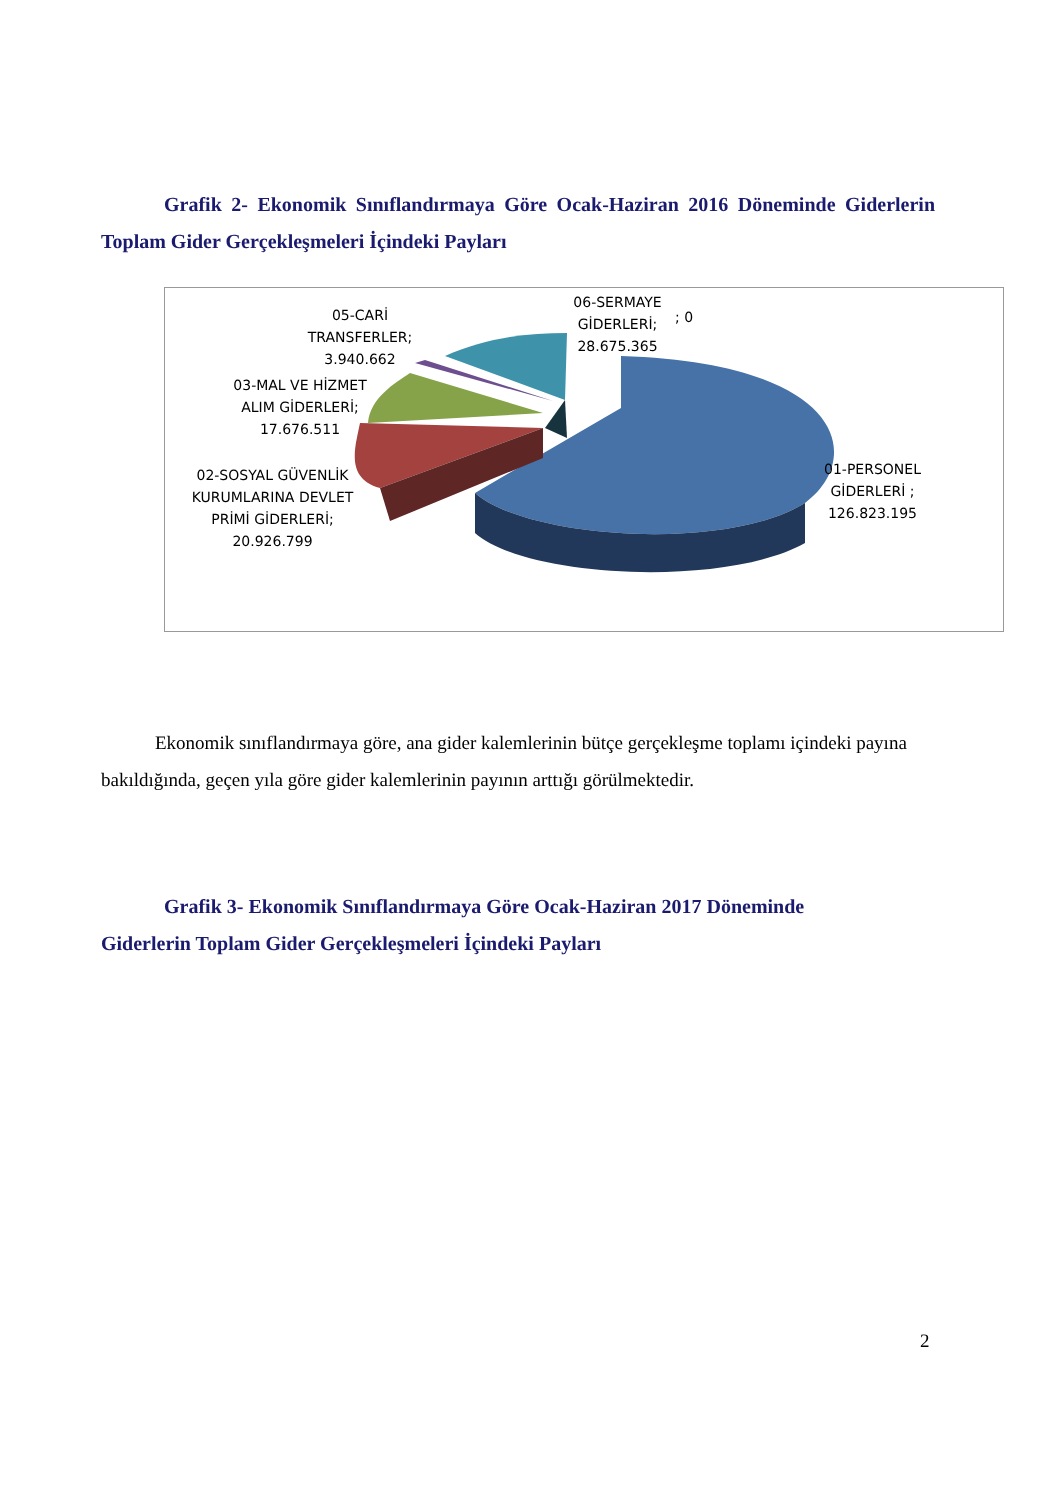Grafik 2- Ekonomik Sınıflandırmaya Göre Ocak-Haziran 2016 Döneminde Giderlerin Toplam Gider Gerçekleşmeleri İçindeki Payları
05-CARİ TRANSFERLER; 3.940.662
06-SERMAYE GİDERLERİ; 28.675.365
; 0
03-MAL VE HİZMET ALIM GİDERLERİ; 17.676.511
02-SOSYAL GÜVENLİK KURUMLARINA DEVLET PRİMİ GİDERLERİ; 20.926.799
01-PERSONEL GİDERLERİ ; 126.823.195
Ekonomik sınıflandırmaya göre, ana gider kalemlerinin bütçe gerçekleşme toplamı içindeki payına bakıldığında, geçen yıla göre gider kalemlerinin payının arttığı görülmektedir.
Grafik 3- Ekonomik Sınıflandırmaya Göre Ocak-Haziran 2017 Döneminde
Giderlerin Toplam Gider Gerçekleşmeleri İçindeki Payları
2